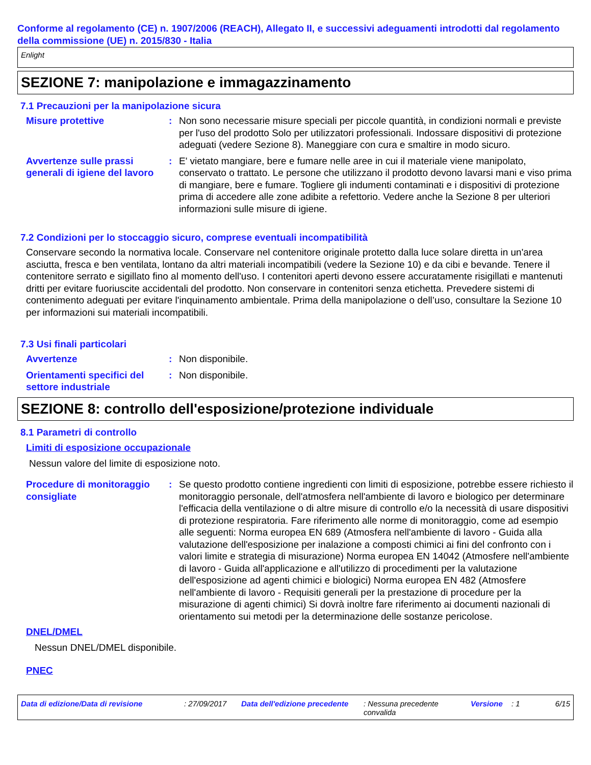Conforme al regolamento (CE) n. 1907/2006 (REACH), Allegato II, e successivi adeguamenti introdotti dal regolamento della commissione (UE) n. 2015/830 - Italia
Enlight
SEZIONE 7: manipolazione e immagazzinamento
7.1 Precauzioni per la manipolazione sicura
Misure protettive : Non sono necessarie misure speciali per piccole quantità, in condizioni normali e previste per l'uso del prodotto Solo per utilizzatori professionali. Indossare dispositivi di protezione adeguati (vedere Sezione 8). Maneggiare con cura e smaltire in modo sicuro.
Avvertenze sulle prassi generali di igiene del lavoro
: E' vietato mangiare, bere e fumare nelle aree in cui il materiale viene manipolato, conservato o trattato. Le persone che utilizzano il prodotto devono lavarsi mani e viso prima di mangiare, bere e fumare. Togliere gli indumenti contaminati e i dispositivi di protezione prima di accedere alle zone adibite a refettorio. Vedere anche la Sezione 8 per ulteriori informazioni sulle misure di igiene.
7.2 Condizioni per lo stoccaggio sicuro, comprese eventuali incompatibilità
Conservare secondo la normativa locale. Conservare nel contenitore originale protetto dalla luce solare diretta in un'area asciutta, fresca e ben ventilata, lontano da altri materiali incompatibili (vedere la Sezione 10) e da cibi e bevande. Tenere il contenitore serrato e sigillato fino al momento dell'uso. I contenitori aperti devono essere accuratamente risigillati e mantenuti dritti per evitare fuoriuscite accidentali del prodotto. Non conservare in contenitori senza etichetta. Prevedere sistemi di contenimento adeguati per evitare l'inquinamento ambientale. Prima della manipolazione o dell’uso, consultare la Sezione 10 per informazioni sui materiali incompatibili.
7.3 Usi finali particolari
Avvertenze : Non disponibile.
Orientamenti specifici del settore industriale
: Non disponibile.
SEZIONE 8: controllo dell'esposizione/protezione individuale
8.1 Parametri di controllo
Limiti di esposizione occupazionale
Nessun valore del limite di esposizione noto.
Procedure di monitoraggio consigliate
: Se questo prodotto contiene ingredienti con limiti di esposizione, potrebbe essere richiesto il monitoraggio personale, dell'atmosfera nell'ambiente di lavoro e biologico per determinare l'efficacia della ventilazione o di altre misure di controllo e/o la necessità di usare dispositivi di protezione respiratoria. Fare riferimento alle norme di monitoraggio, come ad esempio alle seguenti: Norma europea EN 689 (Atmosfera nell'ambiente di lavoro - Guida alla valutazione dell'esposizione per inalazione a composti chimici ai fini del confronto con i valori limite e strategia di misurazione) Norma europea EN 14042 (Atmosfere nell'ambiente di lavoro - Guida all'applicazione e all'utilizzo di procedimenti per la valutazione dell'esposizione ad agenti chimici e biologici) Norma europea EN 482 (Atmosfere nell'ambiente di lavoro - Requisiti generali per la prestazione di procedure per la misurazione di agenti chimici) Si dovrà inoltre fare riferimento ai documenti nazionali di orientamento sui metodi per la determinazione delle sostanze pericolose.
DNEL/DMEL
Nessun DNEL/DMEL disponibile.
PNEC
Data di edizione/Data di revisione : 27/09/2017 Data dell'edizione precedente
: Nessuna precedente convalida
Versione : 1 6/15